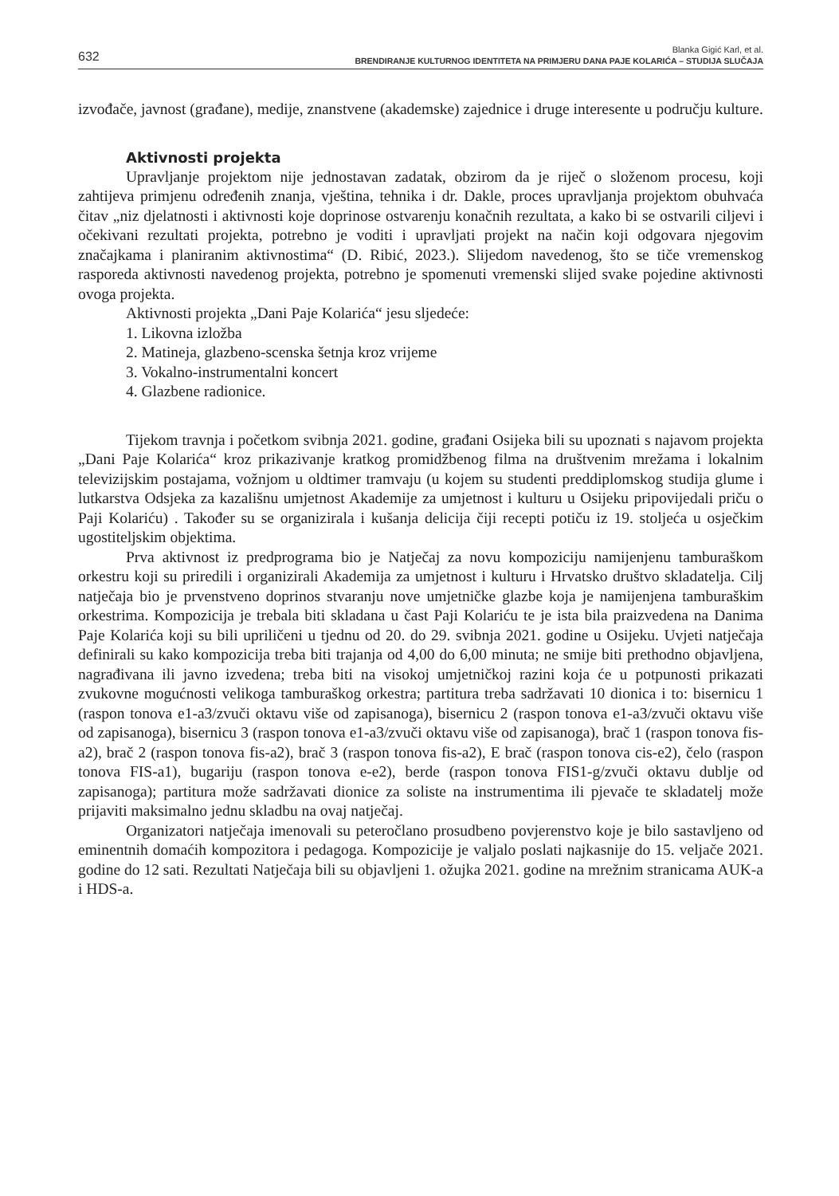632
Blanka Gigić Karl, et al.
BRENDIRANJE KULTURNOG IDENTITETA NA PRIMJERU DANA PAJE KOLARIĆA – STUDIJA SLUČAJA
izvođače, javnost (građane), medije, znanstvene (akademske) zajednice i druge interesente u području kulture.
Aktivnosti projekta
Upravljanje projektom nije jednostavan zadatak, obzirom da je riječ o složenom procesu, koji zahtijeva primjenu određenih znanja, vještina, tehnika i dr. Dakle, proces upravljanja projektom obuhvaća čitav „niz djelatnosti i aktivnosti koje doprinose ostvarenju konačnih rezultata, a kako bi se ostvarili ciljevi i očekivani rezultati projekta, potrebno je voditi i upravljati projekt na način koji odgovara njegovim značajkama i planiranim aktivnostima“ (D. Ribić, 2023.). Slijedom navedenog, što se tiče vremenskog rasporeda aktivnosti navedenog projekta, potrebno je spomenuti vremenski slijed svake pojedine aktivnosti ovoga projekta.
Aktivnosti projekta „Dani Paje Kolarića“ jesu sljedeće:
1. Likovna izložba
2. Matineja, glazbeno-scenska šetnja kroz vrijeme
3. Vokalno-instrumentalni koncert
4. Glazbene radionice.
Tijekom travnja i početkom svibnja 2021. godine, građani Osijeka bili su upoznati s najavom projekta „Dani Paje Kolarića“ kroz prikazivanje kratkog promidžbenog filma na društvenim mrežama i lokalnim televizijskim postajama, vožnjom u oldtimer tramvaju (u kojem su studenti preddiplomskog studija glume i lutkarstva Odsjeka za kazališnu umjetnost Akademije za umjetnost i kulturu u Osijeku pripovijedali priču o Paji Kolariću) . Također su se organizirala i kušanja delicija čiji recepti potiču iz 19. stoljeća u osječkim ugostiteljskim objektima.
Prva aktivnost iz predprograma bio je Natječaj za novu kompoziciju namijenjenu tamburaškom orkestru koji su priredili i organizirali Akademija za umjetnost i kulturu i Hrvatsko društvo skladatelja. Cilj natječaja bio je prvenstveno doprinos stvaranju nove umjetničke glazbe koja je namijenjena tamburaškim orkestrima. Kompozicija je trebala biti skladana u čast Paji Kolariću te je ista bila praizvedena na Danima Paje Kolarića koji su bili upriličeni u tjednu od 20. do 29. svibnja 2021. godine u Osijeku. Uvjeti natječaja definirali su kako kompozicija treba biti trajanja od 4,00 do 6,00 minuta; ne smije biti prethodno objavljena, nagrađivana ili javno izvedena; treba biti na visokoj umjetničkoj razini koja će u potpunosti prikazati zvukovne mogućnosti velikoga tamburaškog orkestra; partitura treba sadržavati 10 dionica i to: bisernicu 1 (raspon tonova e1-a3/zvuči oktavu više od zapisanoga), bisernicu 2 (raspon tonova e1-a3/zvuči oktavu više od zapisanoga), bisernicu 3 (raspon tonova e1-a3/zvuči oktavu više od zapisanoga), brač 1 (raspon tonova fis-a2), brač 2 (raspon tonova fis-a2), brač 3 (raspon tonova fis-a2), E brač (raspon tonova cis-e2), čelo (raspon tonova FIS-a1), bugariju (raspon tonova e-e2), berde (raspon tonova FIS1-g/zvuči oktavu dublje od zapisanoga); partitura može sadržavati dionice za soliste na instrumentima ili pjevače te skladatelj može prijaviti maksimalno jednu skladbu na ovaj natječaj.
Organizatori natječaja imenovali su peteročlano prosudbeno povjerenstvo koje je bilo sastavljeno od eminentnih domaćih kompozitora i pedagoga. Kompozicije je valjalo poslati najkasnije do 15. veljače 2021. godine do 12 sati. Rezultati Natječaja bili su objavljeni 1. ožujka 2021. godine na mrežnim stranicama AUK-a i HDS-a.